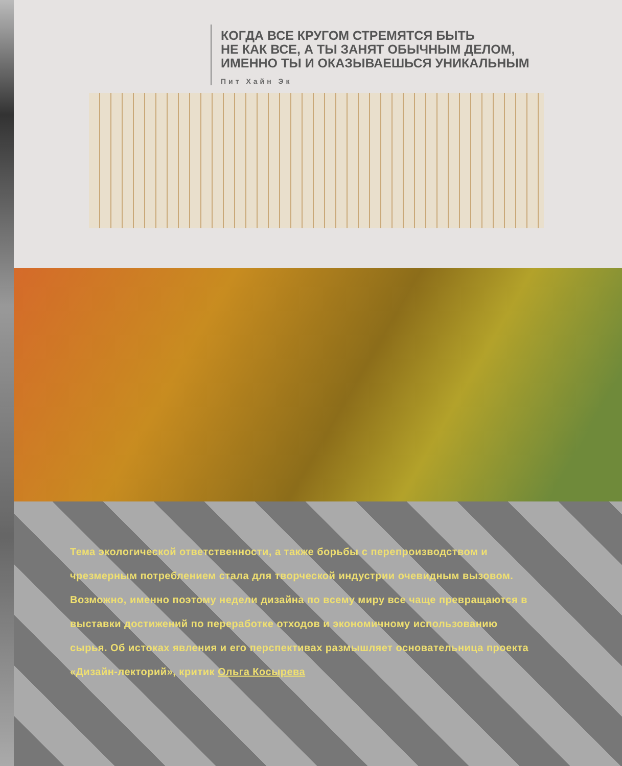КОГДА ВСЕ КРУГОМ СТРЕМЯТСЯ БЫТЬ
НЕ КАК ВСЕ, А ТЫ ЗАНЯТ ОБЫЧНЫМ ДЕЛОМ,
ИМЕННО ТЫ И ОКАЗЫВАЕШЬСЯ УНИКАЛЬНЫМ
Пит Хайн Эк
Тема экологической ответственности, а также борьбы с перепроизводством и чрезмерным потреблением стала для творческой индустрии очевидным вызовом. Возможно, именно поэтому недели дизайна по всему миру все чаще превращаются в выставки достижений по переработке отходов и экономичному использованию сырья. Об истоках явления и его перспективах размышляет основательница проекта «Дизайн-лекторий», критик Ольга Косырева